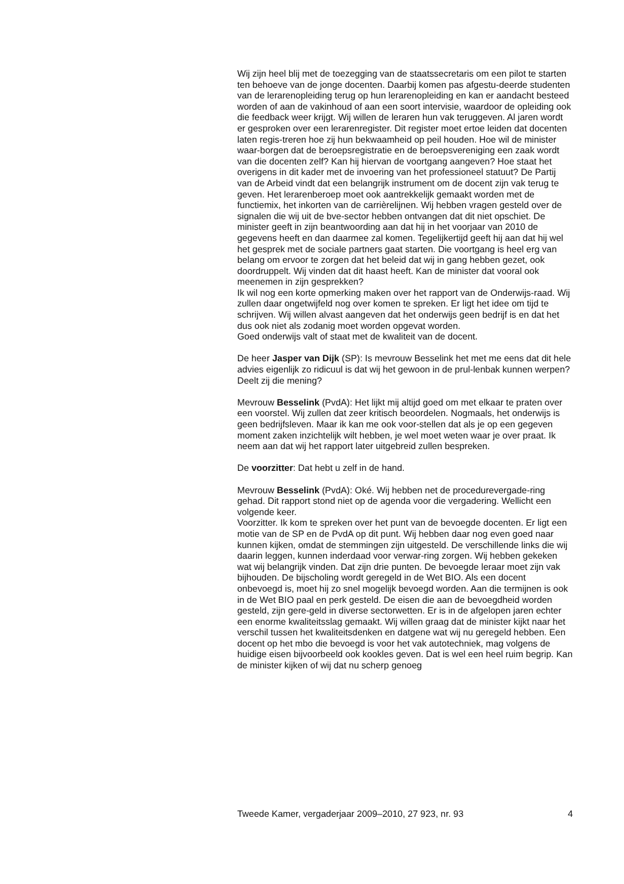Wij zijn heel blij met de toezegging van de staatssecretaris om een pilot te starten ten behoeve van de jonge docenten. Daarbij komen pas afgestu-deerde studenten van de lerarenopleiding terug op hun lerarenopleiding en kan er aandacht besteed worden of aan de vakinhoud of aan een soort intervisie, waardoor de opleiding ook die feedback weer krijgt. Wij willen de leraren hun vak teruggeven. Al jaren wordt er gesproken over een lerarenregister. Dit register moet ertoe leiden dat docenten laten regis-treren hoe zij hun bekwaamheid op peil houden. Hoe wil de minister waar-borgen dat de beroepsregistratie en de beroepsvereniging een zaak wordt van die docenten zelf? Kan hij hiervan de voortgang aangeven? Hoe staat het overigens in dit kader met de invoering van het professioneel statuut? De Partij van de Arbeid vindt dat een belangrijk instrument om de docent zijn vak terug te geven. Het lerarenberoep moet ook aantrekkelijk gemaakt worden met de functiemix, het inkorten van de carrièrelijnen. Wij hebben vragen gesteld over de signalen die wij uit de bve-sector hebben ontvangen dat dit niet opschiet. De minister geeft in zijn beantwoording aan dat hij in het voorjaar van 2010 de gegevens heeft en dan daarmee zal komen. Tegelijkertijd geeft hij aan dat hij wel het gesprek met de sociale partners gaat starten. Die voortgang is heel erg van belang om ervoor te zorgen dat het beleid dat wij in gang hebben gezet, ook doordruppelt. Wij vinden dat dit haast heeft. Kan de minister dat vooral ook meenemen in zijn gesprekken?
Ik wil nog een korte opmerking maken over het rapport van de Onderwijs-raad. Wij zullen daar ongetwijfeld nog over komen te spreken. Er ligt het idee om tijd te schrijven. Wij willen alvast aangeven dat het onderwijs geen bedrijf is en dat het dus ook niet als zodanig moet worden opgevat worden.
Goed onderwijs valt of staat met de kwaliteit van de docent.
De heer Jasper van Dijk (SP): Is mevrouw Besselink het met me eens dat dit hele advies eigenlijk zo ridicuul is dat wij het gewoon in de prul-lenbak kunnen werpen? Deelt zij die mening?
Mevrouw Besselink (PvdA): Het lijkt mij altijd goed om met elkaar te praten over een voorstel. Wij zullen dat zeer kritisch beoordelen. Nogmaals, het onderwijs is geen bedrijfsleven. Maar ik kan me ook voor-stellen dat als je op een gegeven moment zaken inzichtelijk wilt hebben, je wel moet weten waar je over praat. Ik neem aan dat wij het rapport later uitgebreid zullen bespreken.
De voorzitter: Dat hebt u zelf in de hand.
Mevrouw Besselink (PvdA): Oké. Wij hebben net de procedurevergade-ring gehad. Dit rapport stond niet op de agenda voor die vergadering. Wellicht een volgende keer.
Voorzitter. Ik kom te spreken over het punt van de bevoegde docenten. Er ligt een motie van de SP en de PvdA op dit punt. Wij hebben daar nog even goed naar kunnen kijken, omdat de stemmingen zijn uitgesteld. De verschillende links die wij daarin leggen, kunnen inderdaad voor verwar-ring zorgen. Wij hebben gekeken wat wij belangrijk vinden. Dat zijn drie punten. De bevoegde leraar moet zijn vak bijhouden. De bijscholing wordt geregeld in de Wet BIO. Als een docent onbevoegd is, moet hij zo snel mogelijk bevoegd worden. Aan die termijnen is ook in de Wet BIO paal en perk gesteld. De eisen die aan de bevoegdheid worden gesteld, zijn gere-geld in diverse sectorwetten. Er is in de afgelopen jaren echter een enorme kwaliteitsslag gemaakt. Wij willen graag dat de minister kijkt naar het verschil tussen het kwaliteitsdenken en datgene wat wij nu geregeld hebben. Een docent op het mbo die bevoegd is voor het vak autotechniek, mag volgens de huidige eisen bijvoorbeeld ook kookles geven. Dat is wel een heel ruim begrip. Kan de minister kijken of wij dat nu scherp genoeg
Tweede Kamer, vergaderjaar 2009–2010, 27 923, nr. 93 4